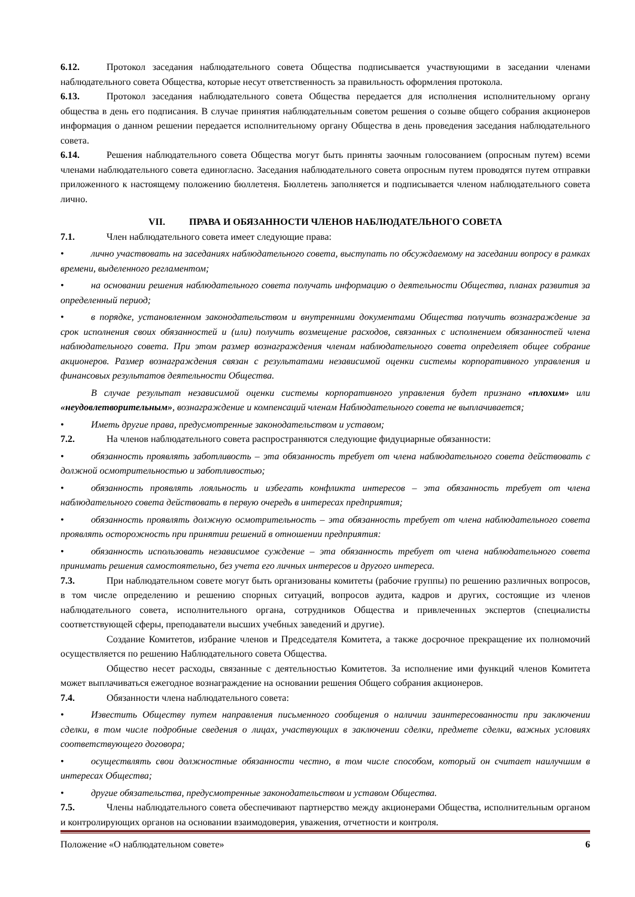6.12. Протокол заседания наблюдательного совета Общества подписывается участвующими в заседании членами наблюдательного совета Общества, которые несут ответственность за правильность оформления протокола.
6.13. Протокол заседания наблюдательного совета Общества передается для исполнения исполнительному органу общества в день его подписания. В случае принятия наблюдательным советом решения о созыве общего собрания акционеров информация о данном решении передается исполнительному органу Общества в день проведения заседания наблюдательного совета.
6.14. Решения наблюдательного совета Общества могут быть приняты заочным голосованием (опросным путем) всеми членами наблюдательного совета единогласно. Заседания наблюдательного совета опросным путем проводятся путем отправки приложенного к настоящему положению бюллетеня. Бюллетень заполняется и подписывается членом наблюдательного совета лично.
VII. ПРАВА И ОБЯЗАННОСТИ ЧЛЕНОВ НАБЛЮДАТЕЛЬНОГО СОВЕТА
7.1. Член наблюдательного совета имеет следующие права:
• лично участвовать на заседаниях наблюдательного совета, выступать по обсуждаемому на заседании вопросу в рамках времени, выделенного регламентом;
• на основании решения наблюдательного совета получать информацию о деятельности Общества, планах развития за определенный период;
• в порядке, установленном законодательством и внутренними документами Общества получить вознаграждение за срок исполнения своих обязанностей и (или) получить возмещение расходов, связанных с исполнением обязанностей члена наблюдательного совета. При этом размер вознаграждения членам наблюдательного совета определяет общее собрание акционеров. Размер вознаграждения связан с результатами независимой оценки системы корпоративного управления и финансовых результатов деятельности Общества.
В случае результат независимой оценки системы корпоративного управления будет признано «плохим» или «неудовлетворительным», вознаграждение и компенсаций членам Наблюдательного совета не выплачивается;
• Иметь другие права, предусмотренные законодательством и уставом;
7.2. На членов наблюдательного совета распространяются следующие фидуциарные обязанности:
• обязанность проявлять заботливость – эта обязанность требует от члена наблюдательного совета действовать с должной осмотрительностью и заботливостью;
• обязанность проявлять лояльность и избегать конфликта интересов – эта обязанность требует от члена наблюдательного совета действовать в первую очередь в интересах предприятия;
• обязанность проявлять должную осмотрительность – эта обязанность требует от члена наблюдательного совета проявлять осторожность при принятии решений в отношении предприятия:
• обязанность использовать независимое суждение – эта обязанность требует от члена наблюдательного совета принимать решения самостоятельно, без учета его личных интересов и другого интереса.
7.3. При наблюдательном совете могут быть организованы комитеты (рабочие группы) по решению различных вопросов, в том числе определению и решению спорных ситуаций, вопросов аудита, кадров и других, состоящие из членов наблюдательного совета, исполнительного органа, сотрудников Общества и привлеченных экспертов (специалисты соответствующей сферы, преподаватели высших учебных заведений и другие).
Создание Комитетов, избрание членов и Председателя Комитета, а также досрочное прекращение их полномочий осуществляется по решению Наблюдательного совета Общества.
Общество несет расходы, связанные с деятельностью Комитетов. За исполнение ими функций членов Комитета может выплачиваться ежегодное вознаграждение на основании решения Общего собрания акционеров.
7.4. Обязанности члена наблюдательного совета:
• Известить Обществу путем направления письменного сообщения о наличии заинтересованности при заключении сделки, в том числе подробные сведения о лицах, участвующих в заключении сделки, предмете сделки, важных условиях соответствующего договора;
• осуществлять свои должностные обязанности честно, в том числе способом, который он считает наилучшим в интересах Общества;
• другие обязательства, предусмотренные законодательством и уставом Общества.
7.5. Члены наблюдательного совета обеспечивают партнерство между акционерами Общества, исполнительным органом и контролирующих органов на основании взаимодоверия, уважения, отчетности и контроля.
Положение «О наблюдательном совете» 6